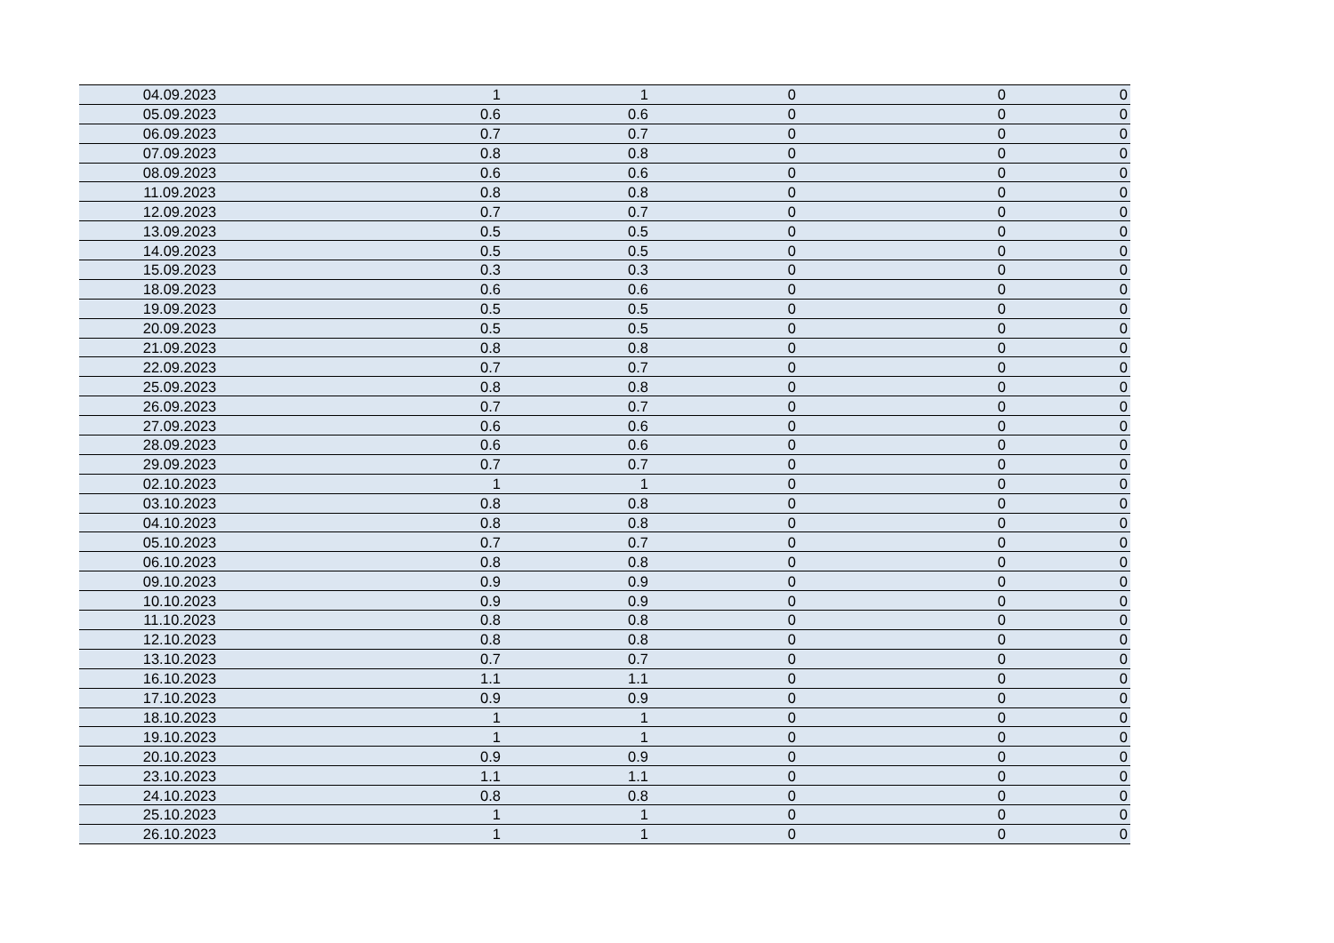| 04.09.2023 | 1 | 1 | 0 | 0 | 0 |
| 05.09.2023 | 0.6 | 0.6 | 0 | 0 | 0 |
| 06.09.2023 | 0.7 | 0.7 | 0 | 0 | 0 |
| 07.09.2023 | 0.8 | 0.8 | 0 | 0 | 0 |
| 08.09.2023 | 0.6 | 0.6 | 0 | 0 | 0 |
| 11.09.2023 | 0.8 | 0.8 | 0 | 0 | 0 |
| 12.09.2023 | 0.7 | 0.7 | 0 | 0 | 0 |
| 13.09.2023 | 0.5 | 0.5 | 0 | 0 | 0 |
| 14.09.2023 | 0.5 | 0.5 | 0 | 0 | 0 |
| 15.09.2023 | 0.3 | 0.3 | 0 | 0 | 0 |
| 18.09.2023 | 0.6 | 0.6 | 0 | 0 | 0 |
| 19.09.2023 | 0.5 | 0.5 | 0 | 0 | 0 |
| 20.09.2023 | 0.5 | 0.5 | 0 | 0 | 0 |
| 21.09.2023 | 0.8 | 0.8 | 0 | 0 | 0 |
| 22.09.2023 | 0.7 | 0.7 | 0 | 0 | 0 |
| 25.09.2023 | 0.8 | 0.8 | 0 | 0 | 0 |
| 26.09.2023 | 0.7 | 0.7 | 0 | 0 | 0 |
| 27.09.2023 | 0.6 | 0.6 | 0 | 0 | 0 |
| 28.09.2023 | 0.6 | 0.6 | 0 | 0 | 0 |
| 29.09.2023 | 0.7 | 0.7 | 0 | 0 | 0 |
| 02.10.2023 | 1 | 1 | 0 | 0 | 0 |
| 03.10.2023 | 0.8 | 0.8 | 0 | 0 | 0 |
| 04.10.2023 | 0.8 | 0.8 | 0 | 0 | 0 |
| 05.10.2023 | 0.7 | 0.7 | 0 | 0 | 0 |
| 06.10.2023 | 0.8 | 0.8 | 0 | 0 | 0 |
| 09.10.2023 | 0.9 | 0.9 | 0 | 0 | 0 |
| 10.10.2023 | 0.9 | 0.9 | 0 | 0 | 0 |
| 11.10.2023 | 0.8 | 0.8 | 0 | 0 | 0 |
| 12.10.2023 | 0.8 | 0.8 | 0 | 0 | 0 |
| 13.10.2023 | 0.7 | 0.7 | 0 | 0 | 0 |
| 16.10.2023 | 1.1 | 1.1 | 0 | 0 | 0 |
| 17.10.2023 | 0.9 | 0.9 | 0 | 0 | 0 |
| 18.10.2023 | 1 | 1 | 0 | 0 | 0 |
| 19.10.2023 | 1 | 1 | 0 | 0 | 0 |
| 20.10.2023 | 0.9 | 0.9 | 0 | 0 | 0 |
| 23.10.2023 | 1.1 | 1.1 | 0 | 0 | 0 |
| 24.10.2023 | 0.8 | 0.8 | 0 | 0 | 0 |
| 25.10.2023 | 1 | 1 | 0 | 0 | 0 |
| 26.10.2023 | 1 | 1 | 0 | 0 | 0 |